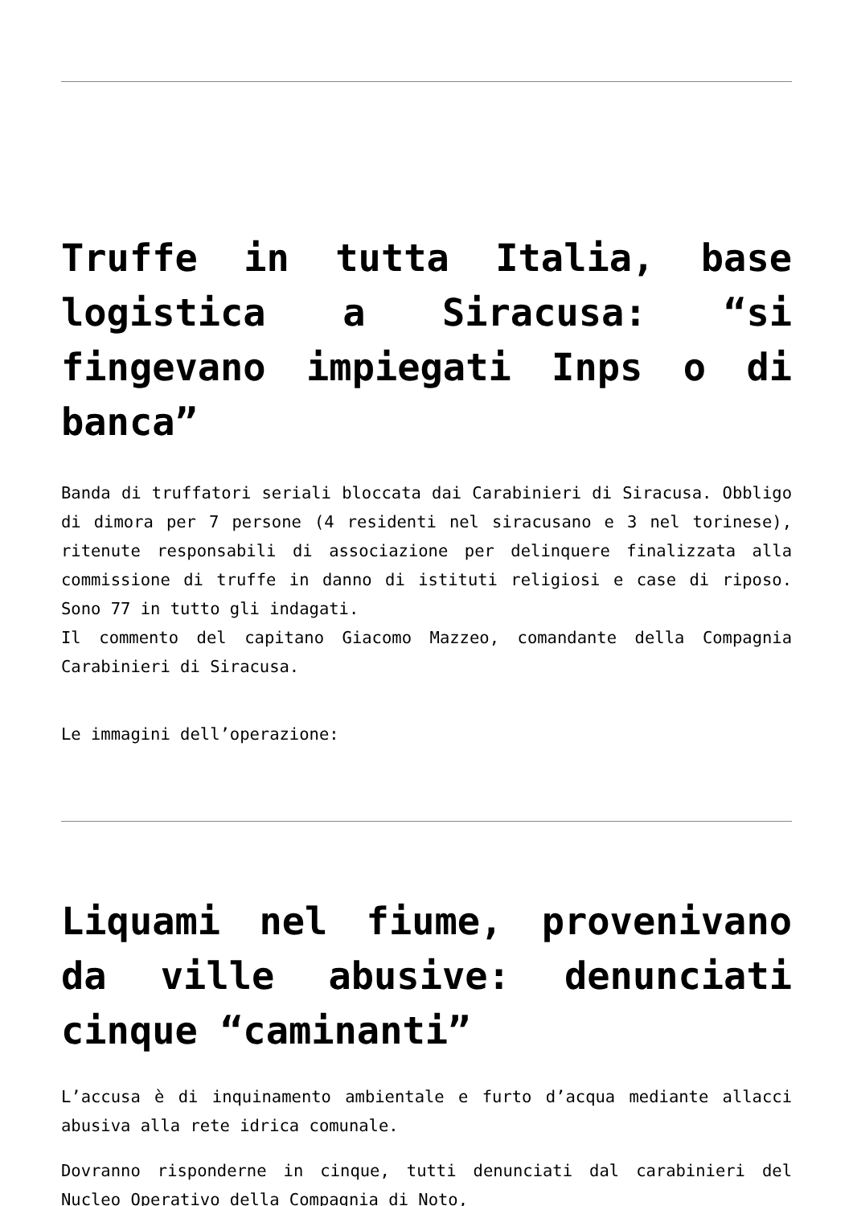Truffe in tutta Italia, base logistica a Siracusa: “si fingevano impiegati Inps o di banca”
Banda di truffatori seriali bloccata dai Carabinieri di Siracusa. Obbligo di dimora per 7 persone (4 residenti nel siracusano e 3 nel torinese), ritenute responsabili di associazione per delinquere finalizzata alla commissione di truffe in danno di istituti religiosi e case di riposo. Sono 77 in tutto gli indagati.
Il commento del capitano Giacomo Mazzeo, comandante della Compagnia Carabinieri di Siracusa.
Le immagini dell’operazione:
Liquami nel fiume, provenivano da ville abusive: denunciati cinque “caminanti”
L’accusa è di inquinamento ambientale e furto d’acqua mediante allacci abusiva alla rete idrica comunale.
Dovranno risponderne in cinque, tutti denunciati dal carabinieri del Nucleo Operativo della Compagnia di Noto,